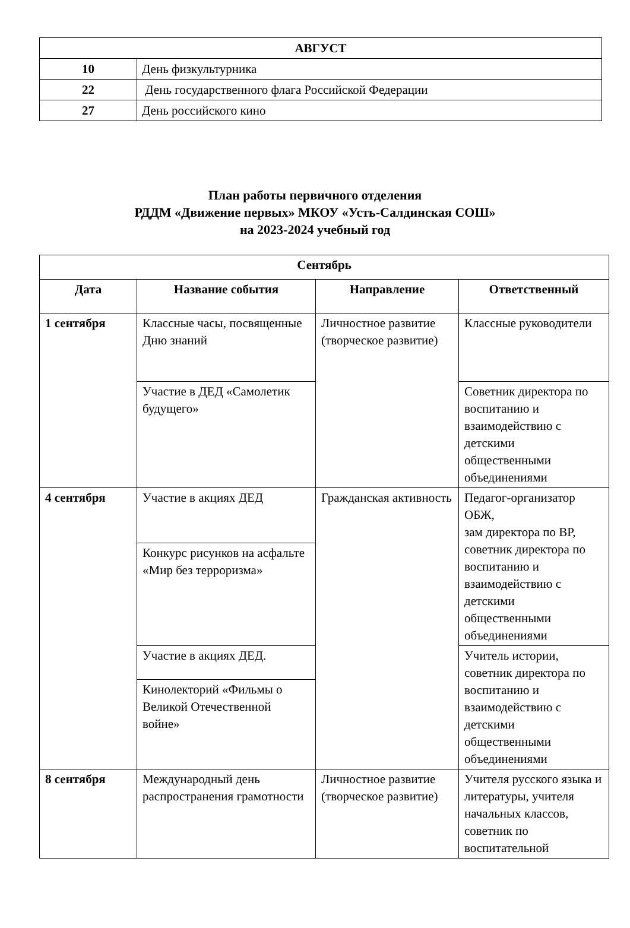| АВГУСТ | |
| 10 | День физкультурника |
| 22 | День государственного флага Российской Федерации |
| 27 | День российского кино |
План работы первичного отделения
РДДМ «Движение первых» МКОУ «Усть-Салдинская СОШ»
на 2023-2024 учебный год
| Сентябрь | | | |
| --- | --- | --- | --- |
| Дата | Название события | Направление | Ответственный |
| 1 сентября | Классные часы, посвященные Дню знаний | Личностное развитие (творческое развитие) | Классные руководители |
| | Участие в ДЕД «Самолетик будущего» | | Советник директора по воспитанию и взаимодействию с детскими общественными объединениями |
| 4 сентября | Участие в акциях ДЕД | Гражданская активность | Педагог-организатор ОБЖ, зам директора по ВР, советник директора по воспитанию и взаимодействию с детскими общественными объединениями |
| | Конкурс рисунков на асфальте «Мир без терроризма» | | |
| | Участие в акциях ДЕД. | | Учитель истории, советник директора по воспитанию и взаимодействию с детскими общественными объединениями |
| | Кинолекторий «Фильмы о Великой Отечественной войне» | | |
| 8 сентября | Международный день распространения грамотности | Личностное развитие (творческое развитие) | Учителя русского языка и литературы, учителя начальных классов, советник по воспитательной |